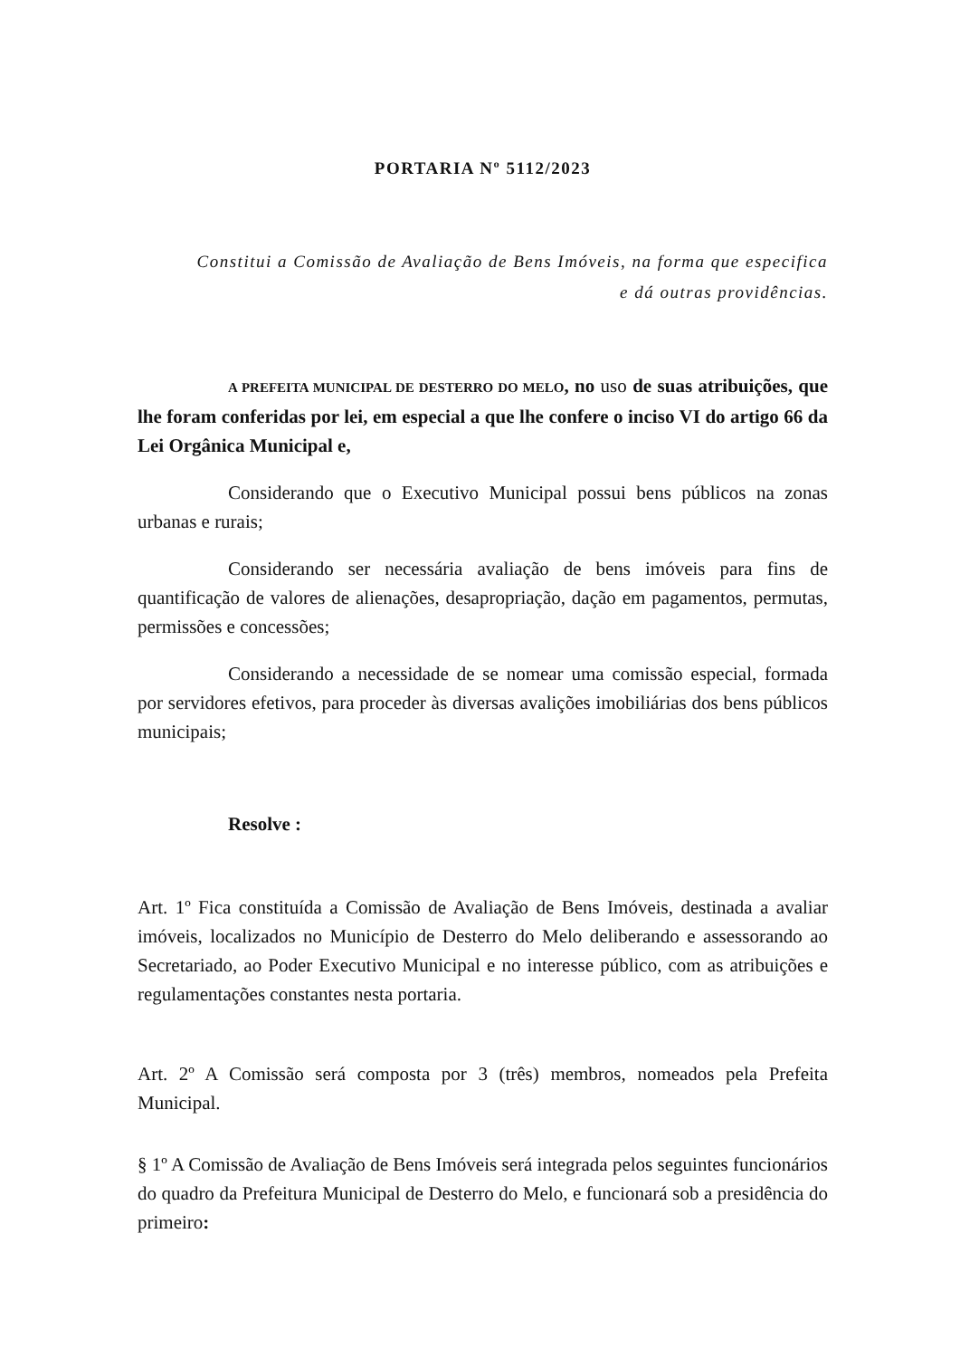PORTARIA Nº 5112/2023
Constitui a Comissão de Avaliação de Bens Imóveis, na forma que especifica
e dá outras providências.
A PREFEITA MUNICIPAL DE DESTERRO DO MELO, no uso de suas atribuições, que lhe foram conferidas por lei, em especial a que lhe confere o inciso VI do artigo 66 da Lei Orgânica Municipal e,
Considerando que o Executivo Municipal possui bens públicos na zonas urbanas e rurais;
Considerando ser necessária avaliação de bens imóveis para fins de quantificação de valores de alienações, desapropriação, dação em pagamentos, permutas, permissões e concessões;
Considerando a necessidade de se nomear uma comissão especial, formada por servidores efetivos, para proceder às diversas avalições imobiliárias dos bens públicos municipais;
Resolve :
Art. 1º Fica constituída a Comissão de Avaliação de Bens Imóveis, destinada a avaliar imóveis, localizados no Município de Desterro do Melo deliberando e assessorando ao Secretariado, ao Poder Executivo Municipal e no interesse público, com as atribuições e regulamentações constantes nesta portaria.
Art. 2º A Comissão será composta por 3 (três) membros, nomeados pela Prefeita Municipal.
§ 1º A Comissão de Avaliação de Bens Imóveis será integrada pelos seguintes funcionários do quadro da Prefeitura Municipal de Desterro do Melo, e funcionará sob a presidência do primeiro: